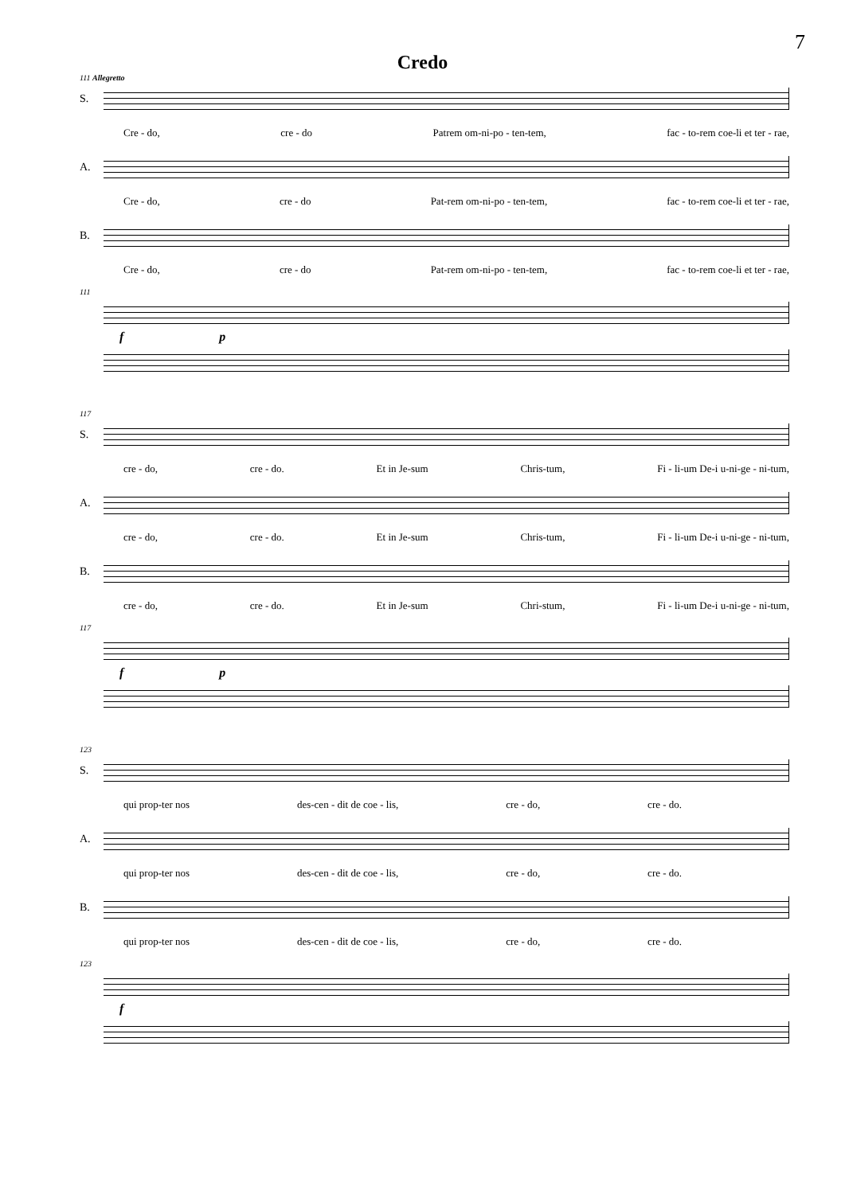7
Credo
111 Allegretto
S.
Cre - do, cre - do Patrem om-ni-po - ten-tem, fac - to-rem coe-li et ter - rae,
A.
Cre - do, cre - do Pat-rem om-ni-po - ten-tem, fac - to-rem coe-li et ter - rae,
B.
Cre - do, cre - do Pat-rem om-ni-po - ten-tem, fac - to-rem coe-li et ter - rae,
111
f p
117
S.
cre - do, cre - do. Et in Je-sum Chris-tum, Fi - li-um De-i u-ni-ge - ni-tum,
A.
cre - do, cre - do. Et in Je-sum Chris-tum, Fi - li-um De-i u-ni-ge - ni-tum,
B.
cre - do, cre - do. Et in Je-sum Chri-stum, Fi - li-um De-i u-ni-ge - ni-tum,
117
f p
123
S.
qui prop-ter nos des-cen - dit de coe - lis, cre - do, cre - do.
A.
qui prop-ter nos des-cen - dit de coe - lis, cre - do, cre - do.
B.
qui prop-ter nos des-cen - dit de coe - lis, cre - do, cre - do.
123
f